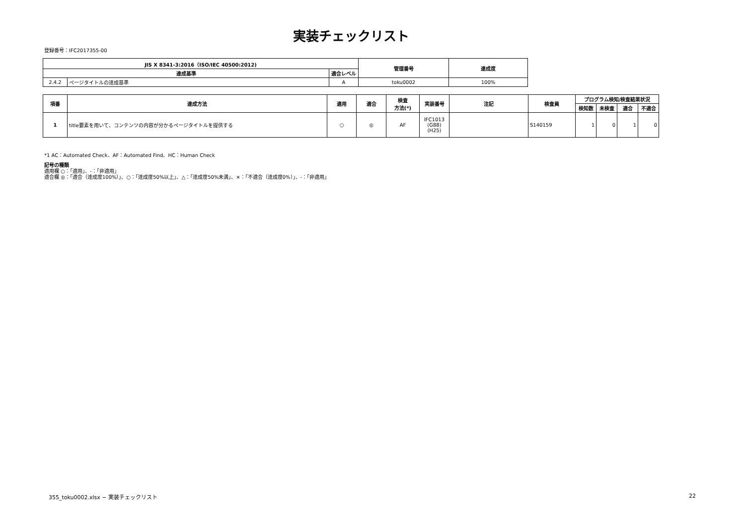実装チェックリスト
登録番号：IFC2017355-00
| JIS X 8341-3:2016（ISO/IEC 40500:2012) | | | 管理番号 | 達成度 |
| --- | --- | --- | --- | --- |
| 達成基準 | | 適合レベル | | |
| 2.4.2 | ページタイトルの達成基準 | A | toku0002 | 100% |
| 項番 | 達成方法 | 適用 | 適合 | 検査 方法(*) | 実装番号 | 注記 | 検査員 | プログラム検知/検査結果状況 | | | |
| --- | --- | --- | --- | --- | --- | --- | --- | --- | --- | --- | --- |
| | | | | | | | | 検知数 | 未検査 | 適合 | 不適合 |
| 1 | title要素を用いて、コンテンツの内容が分かるページタイトルを提供する | ○ | ◎ | AF | IFC1013 (G88) (H25) | | S140159 | 1 | 0 | 1 | 0 |
*1 AC：Automated Check、AF：Automated Find、HC：Human Check
記号の種類
適用欄 ○：「適用」、-：「非適用」
適合欄 ◎：「適合（達成度100%）」、○：「達成度50%以上」、△：「達成度50%未満」、×：「不適合（達成度0%）」、-：「非適用」
355_toku0002.xlsx − 実装チェックリスト 22